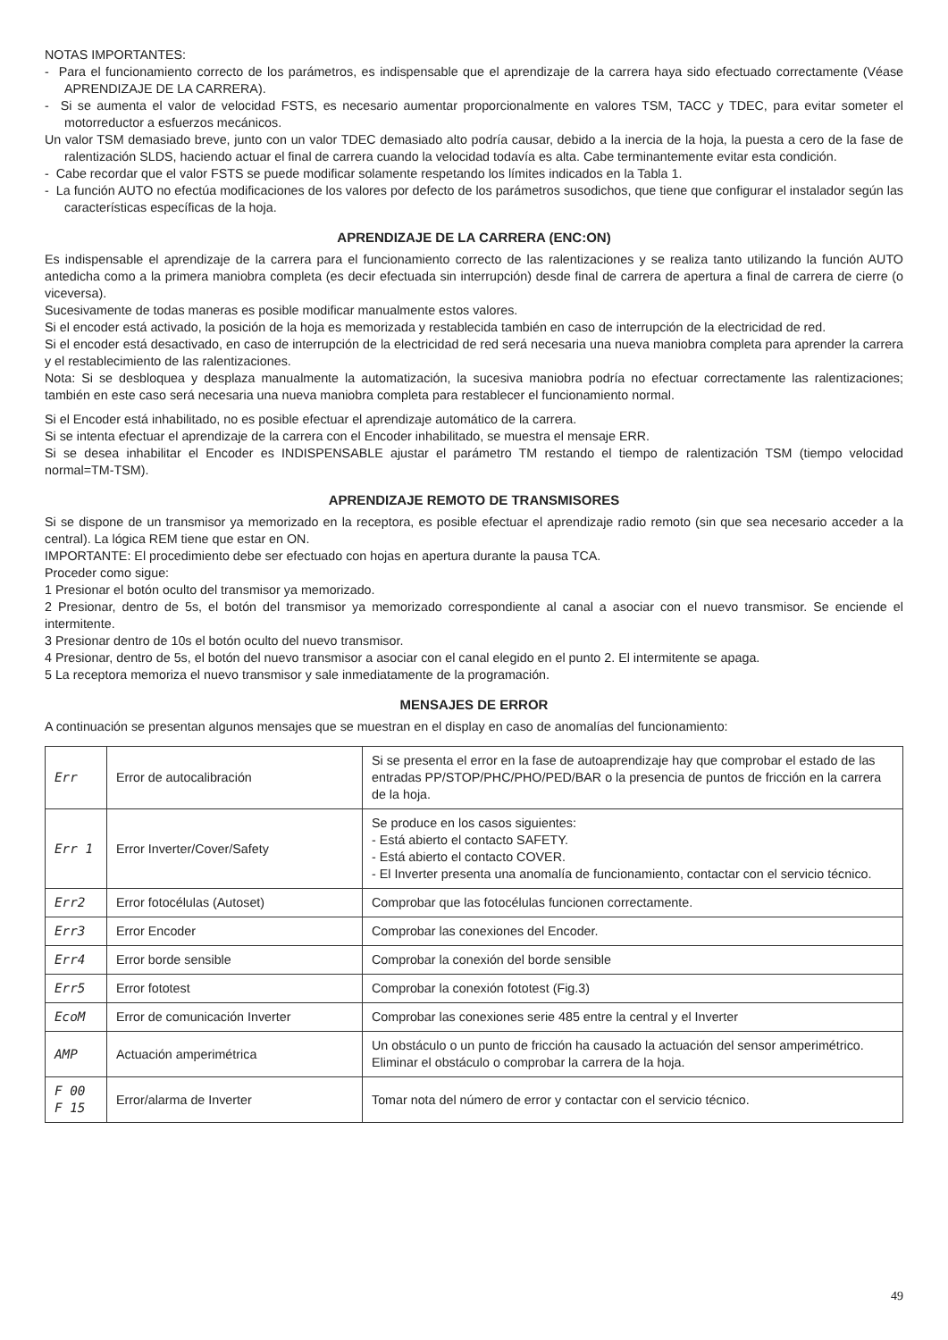NOTAS IMPORTANTES:
- Para el funcionamiento correcto de los parámetros, es indispensable que el aprendizaje de la carrera haya sido efectuado correctamente (Véase APRENDIZAJE DE LA CARRERA).
- Si se aumenta el valor de velocidad FSTS, es necesario aumentar proporcionalmente en valores TSM, TACC y TDEC, para evitar someter el motorreductor a esfuerzos mecánicos.
Un valor TSM demasiado breve, junto con un valor TDEC demasiado alto podría causar, debido a la inercia de la hoja, la puesta a cero de la fase de ralentización SLDS, haciendo actuar el final de carrera cuando la velocidad todavía es alta. Cabe terminantemente evitar esta condición.
- Cabe recordar que el valor FSTS se puede modificar solamente respetando los límites indicados en la Tabla 1.
- La función AUTO no efectúa modificaciones de los valores por defecto de los parámetros susodichos, que tiene que configurar el instalador según las características específicas de la hoja.
APRENDIZAJE DE LA CARRERA (ENC:ON)
Es indispensable el aprendizaje de la carrera para el funcionamiento correcto de las ralentizaciones y se realiza tanto utilizando la función AUTO antedicha como a la primera maniobra completa (es decir efectuada sin interrupción) desde final de carrera de apertura a final de carrera de cierre (o viceversa).
Sucesivamente de todas maneras es posible modificar manualmente estos valores.
Si el encoder está activado, la posición de la hoja es memorizada y restablecida también en caso de interrupción de la electricidad de red.
Si el encoder está desactivado, en caso de interrupción de la electricidad de red será necesaria una nueva maniobra completa para aprender la carrera y el restablecimiento de las ralentizaciones.
Nota: Si se desbloquea y desplaza manualmente la automatización, la sucesiva maniobra podría no efectuar correctamente las ralentizaciones; también en este caso será necesaria una nueva maniobra completa para restablecer el funcionamiento normal.
Si el Encoder está inhabilitado, no es posible efectuar el aprendizaje automático de la carrera.
Si se intenta efectuar el aprendizaje de la carrera con el Encoder inhabilitado, se muestra el mensaje ERR.
Si se desea inhabilitar el Encoder es INDISPENSABLE ajustar el parámetro TM restando el tiempo de ralentización TSM (tiempo velocidad normal=TM-TSM).
APRENDIZAJE REMOTO DE TRANSMISORES
Si se dispone de un transmisor ya memorizado en la receptora, es posible efectuar el aprendizaje radio remoto (sin que sea necesario acceder a la central). La lógica REM tiene que estar en ON.
IMPORTANTE: El procedimiento debe ser efectuado con hojas en apertura durante la pausa TCA.
Proceder como sigue:
1 Presionar el botón oculto del transmisor ya memorizado.
2 Presionar, dentro de 5s, el botón del transmisor ya memorizado correspondiente al canal a asociar con el nuevo transmisor. Se enciende el intermitente.
3 Presionar dentro de 10s el botón oculto del nuevo transmisor.
4 Presionar, dentro de 5s, el botón del nuevo transmisor a asociar con el canal elegido en el punto 2. El intermitente se apaga.
5 La receptora memoriza el nuevo transmisor y sale inmediatamente de la programación.
MENSAJES DE ERROR
A continuación se presentan algunos mensajes que se muestran en el display en caso de anomalías del funcionamiento:
| Err | Error de autocalibración | Si se presenta el error en la fase de autoaprendizaje hay que comprobar el estado de las entradas PP/STOP/PHC/PHO/PED/BAR o la presencia de puntos de fricción en la carrera de la hoja. |
| Err 1 | Error Inverter/Cover/Safety | Se produce en los casos siguientes: - Está abierto el contacto SAFETY. - Está abierto el contacto COVER. - El Inverter presenta una anomalía de funcionamiento, contactar con el servicio técnico. |
| Err2 | Error fotocélulas (Autoset) | Comprobar que las fotocélulas funcionen correctamente. |
| Err3 | Error Encoder | Comprobar las conexiones del Encoder. |
| Err4 | Error borde sensible | Comprobar la conexión del borde sensible |
| Err5 | Error fototest | Comprobar la conexión fototest (Fig.3) |
| EcoM | Error de comunicación Inverter | Comprobar las conexiones serie 485 entre la central y el Inverter |
| AMP | Actuación amperimétrica | Un obstáculo o un punto de fricción ha causado la actuación del sensor amperimétrico. Eliminar el obstáculo o comprobar la carrera de la hoja. |
| F 00 F 15 | Error/alarma de Inverter | Tomar nota del número de error y contactar con el servicio técnico. |
49